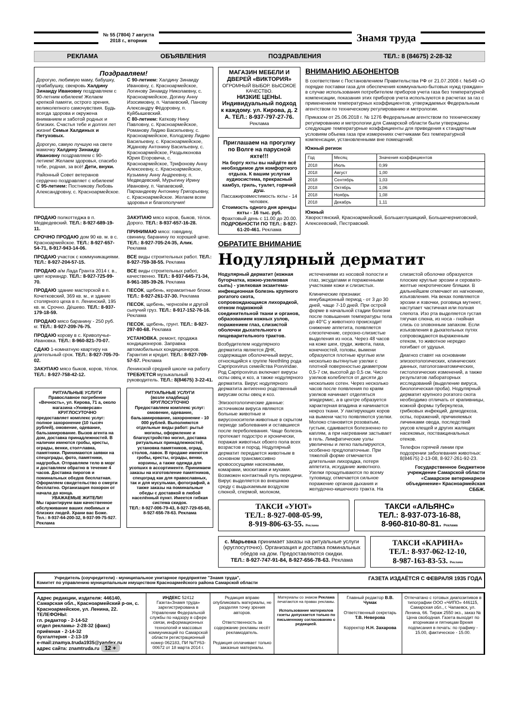№ 55 (7804) 7 августа
2018 г., вторник
Знамя труда
РЕКЛАМА ОБЪЯВЛЕНИЯ ПОЗДРАВЛЕНИЯ ТЕЛ.: 8 (84675) 2-28-32
Поздравляем!
Дорогую, любимую маму, бабушку, прабабушку, свекровь Халдину Зинаиду Ивановну поздравляем с 90-летним юбилеем! Желаем крепкой памяти, острого зрения, великолепного самочувствия. Будь всегда здорова и окружена вниманием и заботой родных и близких. Счастья тебе и долгих лет жизни! Семьи Халдиных и Петуховых.
Дорогую, самую лучшую на свете мамочку Халдину Зинаиду Ивановну поздравляем с 90-летием! Желаем здоровья, спасибо тебе, родная, за всё! Дети, внуки.
Районный Совет ветеранов сердечно поздравляет с юбилеем!
С 95-летием: Постникову Любовь Александровну, с. Красноармейское.
С 90-летием: Халдину Зинаиду Ивановну, с. Красноармейское, Логинову Зинаиду Николаевну, с. Красноармейское, Догину Анну Изосимовну, п. Чапаевский, Панову Александру Фёдоровну, п. Куйбышевский.
С 80-летием: Каткову Нину Павловну, с. Красноармейское, Романову Лидию Васильевну, с. Красноармейское, Колодзеву Лидию Васильевну, с. Красноармейское, Жданову Антонину Васильевну, с. Красноармейское, Раздьяконова Юрия Егоровича, с. Красноармейское, Трифонову Анну Алексеевну, с. Красноармейское, Кузьмину Анну Андреевну, п. Медведевский, Мурыгину Ирину Ивановну, п. Чапаевский, Пархандееву Антонину Григорьевну, с. Красноармейское. Желаем всем здоровья и благополучия!
ПРОДАЮ полкоттеджа в п. Медведевский. ТЕЛ.: 8-927-689-19-11.
СРОЧНО ПРОДАЮ дом 90 кв. м. в с. Красноармейское. ТЕЛ.: 8-927-657-54-71, 8-917-943-14-06.
ПРОДАЮ участок с коммуникациями. ТЕЛ.: 8-927-204-57-15.
ПРОДАЮ а/м Лада Гранта 2014 г. в., цвет кориандр. ТЕЛ.: 8-927-725-99-70.
ПРОДАЮ здание мастерской в п. Кочетковский, 369 кв. м., и здание столярного цеха в п. Ленинский, 195 кв. м. Срочно. Дёшево. ТЕЛ.: 8-937-179-18-59.
ПРОДАЮ мясо баранину - 250 руб. кг. ТЕЛ.: 8-927-209-76-75.
ПРОДАЮ корову в с. Криволучье-Ивановка. ТЕЛ.: 8-960-821-70-07.
СДАЮ 1-комнатную квартиру на длительный срок. ТЕЛ.: 8-927-705-70-02.
ЗАКУПАЮ мясо быков, коров, тёлок. ТЕЛ.: 8-927-758-42-12.
ЗАКУПАЮ мясо коров, быков, тёлок. Дорого. ТЕЛ.: 8-937-657-16-28.
ПРИНИМАЮ мясо: говядину, свинину, баранину по хорошей цене. ТЕЛ.: 8-927-705-24-35, Алик. Реклама
ВСЕ виды строительных работ. ТЕЛ.: 8-927-759-38-55. Реклама
ВСЕ виды строительных работ, качественно. ТЕЛ.: 8-937-645-71-34, 8-961-385-39-26. Реклама
ПЕСОК, щебень, керамзитные блоки. ТЕЛ.: 8-927-261-37-30. Реклама
ПЕСОК, щебень, чернозём и другой сыпучий груз. ТЕЛ.: 8-917-152-76-16. Реклама
ПЕСОК, щебень, грунт. ТЕЛ.: 8-927-297-80-68. Реклама
УСТАНОВКА, ремонт, продажа кондиционеров. Заправка автомобильных кондиционеров. Гарантия и кредит. ТЕЛ.: 8-927-709-57-57. Реклама
Ленинской средней школе на работу ТРЕБУЕТСЯ музыкальный руководитель. ТЕЛ.: 8(84675) 3-22-41.
РИТУАЛЬНЫЕ УСЛУГИ
Православное погребение «Вечность», ул. Кирова, 71 а, около магазина «Универсам» КРУГЛОСУТОЧНО
предоставляет комплекс услуг: полное захоронение (10 тысяч рублей), омовение, одевание, бальзамирование. Вызов агента на дом, доставка принадлежностей. В наличии имеются гробы, кресты, ограды, венки, стол+лавка, памятники. Принимаются заявки на спецограды, фото, памятники, надгробья. Отправляем тело в морг и доставляем обратно в течение 4 часов. Доставка пирогов и поминальных обедов бесплатная. Оформляем свидетельство о смерти бесплатно. Организация похорон от начала до конца.
УВАЖАЕМЫЕ ЖИТЕЛИ!
Мы гарантируем вам качественное обслуживание ваших любимых и близких людей. Храни вас Боже.
Тел.: 8-937-64-200-32, 8-937-99-75-927. Реклама
РИТУАЛЬНЫЕ УСЛУГИ
(возле кладбища)
КРУГЛОСУТОЧНО
Предоставляем комплекс услуг: омовение, одевание, бальзамирование, захоронение - 10 000 рублей. Выполняются отдельные виды работ: рытьё могилы, оформление и благоустройство могил, доставка ритуальных принадлежностей, установка памятников, оград, столов, лавок. В продаже имеются гробы, кресты, ограды, венки, корзины, а также одежда для усопших в ассортименте. Принимаем заказы на изготовление памятников, спецоград как для православных, так и для мусульман, фотографий, а также заказы на поминальные обеды с доставкой в любой населённый пункт. Имеется гибкая система скидок.
ТЕЛ.: 8-927-006-79-43, 8-927-729-65-60, 8-927-656-78-63. Реклама
МАГАЗИН МЕБЕЛИ И ДВЕРЕЙ «ВИКТОРИЯ»
ОГРОМНЫЙ ВЫБОР. ВЫСОКОЕ КАЧЕСТВО.
НИЗКИЕ ЦЕНЫ. Индивидуальный подход к каждому. ул. Кирова, д. 2 А. ТЕЛ.: 8-937-797-27-76. Реклама
Приглашаем на прогулку по Волге на парусной яхте!!!
На борту яхты вы найдёте всё необходимое для комфортного отдыха. К вашим услугам аудиосистема, прекрасный камбуз, гриль, туалет, горячий душ.
Пассажировместимость яхты - 14 человек.
Стоимость одного дня аренды яхты - 16 тыс. руб.
Фрахтовый день с 11.00 до 20.00.
ПОДРОБНОСТИ ПО ТЕЛ.: 8-927-61-20-461. Реклама
ВНИМАНИЮ АБОНЕНТОВ
В соответствии с Постановлением Правительства РФ от 21.07.2008 г. №549 «О порядке поставки газа для обеспечения коммунально-бытовых нужд граждан» в случае использования потребителем приборов учета газа без температурной компенсации, показания этих приборов учета используются в расчетах за газ с применением температурных коэффициентов, утверждаемых Федеральным агентством по техническому регулированию и метрологии.
Приказом от 25.06.2018 г. № 1276 Федеральным агентством по техническому регулированию и метрологии для Самарской области были утверждены следующие температурные коэффициенты для приведения к стандартным условиям объема газа при измерениях счетчиками без температурной компенсации, установленными вне помещений:
Южный регион
| Год | Месяц | Значения коэффициентов |
| 2018 | Июль | 0,99 |
| 2018 | Август | 1,00 |
| 2018 | Сентябрь | 1,03 |
| 2018 | Октябрь | 1,06 |
| 2018 | Ноябрь | 1,08 |
| 2018 | Декабрь | 1,11 |
Южный
Хворостянский, Красноармейский, Большеглушицкий, Большечерниговский, Алексеевский, Пестравский.
ОБРАТИТЕ ВНИМАНИЕ
Нодулярный дерматит
Нодулярный дерматит (кожная бугорчатка, кожно-узелковая сыпь) - узелковая экзантема- инфекционная болезнь крупного рогатого скота, сопровождающаяся лихорадкой, отеком подкожной соединительной ткани и органов, образованием кожных узлов, поражением глаз, слизистой оболочки дыхательного и пищеварительного трактов.
Возбудителем нодулярного дерматита является ДНК, содержащая оболочечный вирус, относящийся к группе Neethling рода Capripoxvirus семейства Poxviridae. Род Capripoxvirus включает вирусы оспы овец и коз, а также нодулярного дерматита. Вирус нодулярного дерматита антигенно родственный вирусам оспы овец и коз.
Эпизоотологические данные: источником вируса являются больные животные и вирусоносители-животные в скрытом периоде заболевания и оставшиеся после переболевания. Чаще болезнь протекает подостро и хронически, поражая животных обоего пола всех возрастов и пород. Нодулярный дерматит передается животным в основном трансмиссивно кровососущими насекомыми, комарами, москитами и мухами. Возможен контактный путь передачи. Вирус выделяется во внешнюю среду с выдыхаемым воздухом слюной, спермой, молоком, истечениями из носовой полости и глаз, эксудатами и пораженными участками кожи и слизистых.
Клинические признаки: инкубационный период - от 3 до 30 дней, чаще 7-10 дней. При острой форме в начальной стадии болезни после повышения температуры тела до 40°С у животного происходит снижение аппетита, появляется слезотечение, серозно-слизистые выделения из носа. Через 48 часов на коже шеи, груди, живота, паха, конечностей, головы, вымени образуются плотные круглые или несколько вытянутые узелки с плотной поверхностью диаметром 0,5-7 см, высотой до 0,5 см. Число узелков колеблется от десяти до нескольких сотен. Через несколько часов после появления по краям узелков начинает отделяться эпидермис, а в центре образуется характерная впадина и начинается некроз ткани. У лактирующих коров на вымени часто появляются узелки. Молоко становится розоватым, густым, сдаивается болезненно по каплям, а при нагревании застывает в гель. Лимфатические узлы увеличены и легко пальпируются, особенно предлопаточные. При тяжелой форме отмечается длительная лихорадка, потеря аппетита, исхудание животного. Узелки прощупываются по всему туловищу, отмечается сильное поражение органов дыхания и желудочно-кишечного тракта. На слизистой оболочке образуются плоские круглые эрозии и серовато-желтые некротические бляшки. В дальнейшем отмечают их нагноение, изъязвления. На веках появляются эрозии и язвочки, роговица мутнеет, наступает частичная или полная слепота. Изо рта выделяется густая тягучая слюна, из носа - гнойная слизь со зловонным запахом. Если изъязвления в дыхательных путях сопровождаются выраженным отеком, то животное нередко погибает от удушья.
Диагноз ставят на основании эпизоотологических, клинических данных, патологоанатомических, гистологических изменений, а также результатов лабораторных исследований (выделение вируса, биологическая проба). Нодулярный дерматит крупного рогатого скота необходимо отличать от крапивницы, кожной формы туберкулеза, грибковых инфекций, демодекоза, оспы, поражений, причиняемых личинками овода, последствий укусов клещей и других жалящих насекомых, поствакцинальных отеков.
Телефон горячей линии при подозрении заболевания животных: 8(84675) 2-13-08, 8-927-261-92-23.
Государственное бюджетное учреждение Самарской области «Самарское ветеринарное объединение» Красноармейская СББЖ.
ТАКСИ «УЮТ»
ТЕЛ.: 8-927-008-05-99,
8-919-806-63-55. Реклама
ТАКСИ «АЛЬЯНС»
ТЕЛ.: 8-937-073-16-88,
8-960-810-80-81. Реклама
с. Марьевка принимает заказы на ритуальные услуги (круглосуточно). Организация и доставка поминальных обедов на дом. Предоставляются скидки.
ТЕЛ.: 8-927-747-91-84, 8-927-656-78-63. Реклама
ТАКСИ «КАРИНА»
ТЕЛ.: 8-937-062-12-10,
8-987-163-83-53. Реклама
Учредитель (соучредители) - муниципальное унитарное предприятие "Знамя труда",
Комитет по управлению муниципальным имуществом Красноармейского района Самарской области
ГАЗЕТА ИЗДАЁТСЯ С ФЕВРАЛЯ 1935 ГОДА
Адрес редакции, издателя: 446140, Самарская обл., Красноармейский р-он, с. Красноармейское, ул. Ленина, 22.
ТЕЛЕФОНЫ:
гл. редактор - 2-14-52
отдел рекламы- 2-28-32 (факс)
приёмная - 2-14-32
бухгалтерия - 2-13-19
e-mail:znamya.truda1935@yandex.ru
адрес сайта: znamtruda.ru 12 +
ИНДЕКС 52412
Газета«Знамя труда» зарегистрирована в Управлении Федеральной службы по надзору в сфере связи, информационных технологий и массовых коммуникаций по Самарской области регистрационный номер 062183, ПИ №ТУ63-00672 от 18 марта 2014 г.
Редакция вправе опубликовать материалы, не разделяя точку зрения авторов.
Ответственность за содержание рекламы несёт рекламодатель.
Редакция оплачивает только заказные материалы.
Материалы со знаком Реклама печатаются на правах рекламы.
Использование материалов газеты допускается только по письменному согласованию с редакцией.
Главный редактор В.В. Чумак
Ответственный секретарь Т.В. Неверова
Корректор Н.Н. Захарова
Отпечатано с готовых диапозитивов в типографии ООО «ЧИПО» 446115, Самарская обл., г. Чапаевск, ул. Ленина, 66. Тираж 2550 экз., заказ № Цена свободная. Газета выходит по вторникам и пятницам Время подписания в печать: по графику - 15.00, фактическое - 15.00.